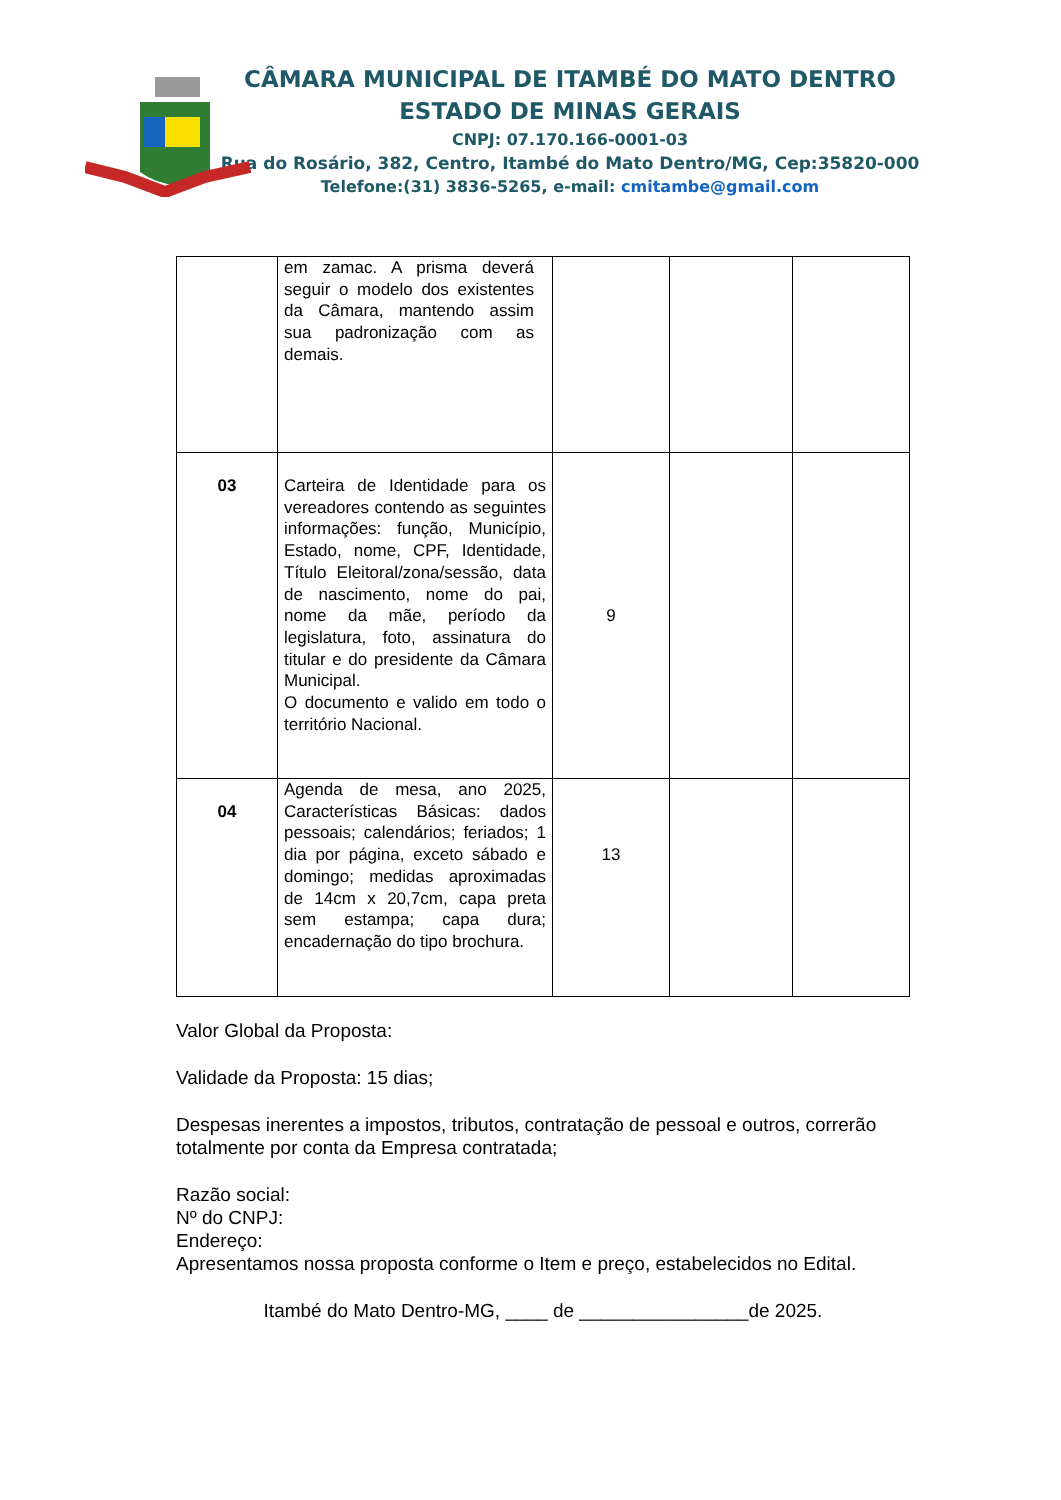CÂMARA MUNICIPAL DE ITAMBÉ DO MATO DENTRO
ESTADO DE MINAS GERAIS
CNPJ: 07.170.166-0001-03
Rua do Rosário, 382, Centro, Itambé do Mato Dentro/MG, Cep:35820-000
Telefone:(31) 3836-5265, e-mail: cmitambe@gmail.com
| | em zamac. A prisma deverá seguir o modelo dos existentes da Câmara, mantendo assim sua padronização com as demais. | | | |
| 03 | Carteira de Identidade para os vereadores contendo as seguintes informações: função, Município, Estado, nome, CPF, Identidade, Título Eleitoral/zona/sessão, data de nascimento, nome do pai, nome da mãe, período da legislatura, foto, assinatura do titular e do presidente da Câmara Municipal. O documento e valido em todo o território Nacional. | 9 | | |
| 04 | Agenda de mesa, ano 2025, Características Básicas: dados pessoais; calendários; feriados; 1 dia por página, exceto sábado e domingo; medidas aproximadas de 14cm x 20,7cm, capa preta sem estampa; capa dura; encadernação do tipo brochura. | 13 | | |
Valor Global da Proposta:
Validade da Proposta: 15 dias;
Despesas inerentes a impostos, tributos, contratação de pessoal e outros, correrão totalmente por conta da Empresa contratada;
Razão social:
Nº do CNPJ:
Endereço:
Apresentamos nossa proposta conforme o Item e preço, estabelecidos no Edital.
Itambé do Mato Dentro-MG, ____ de ________________de 2025.